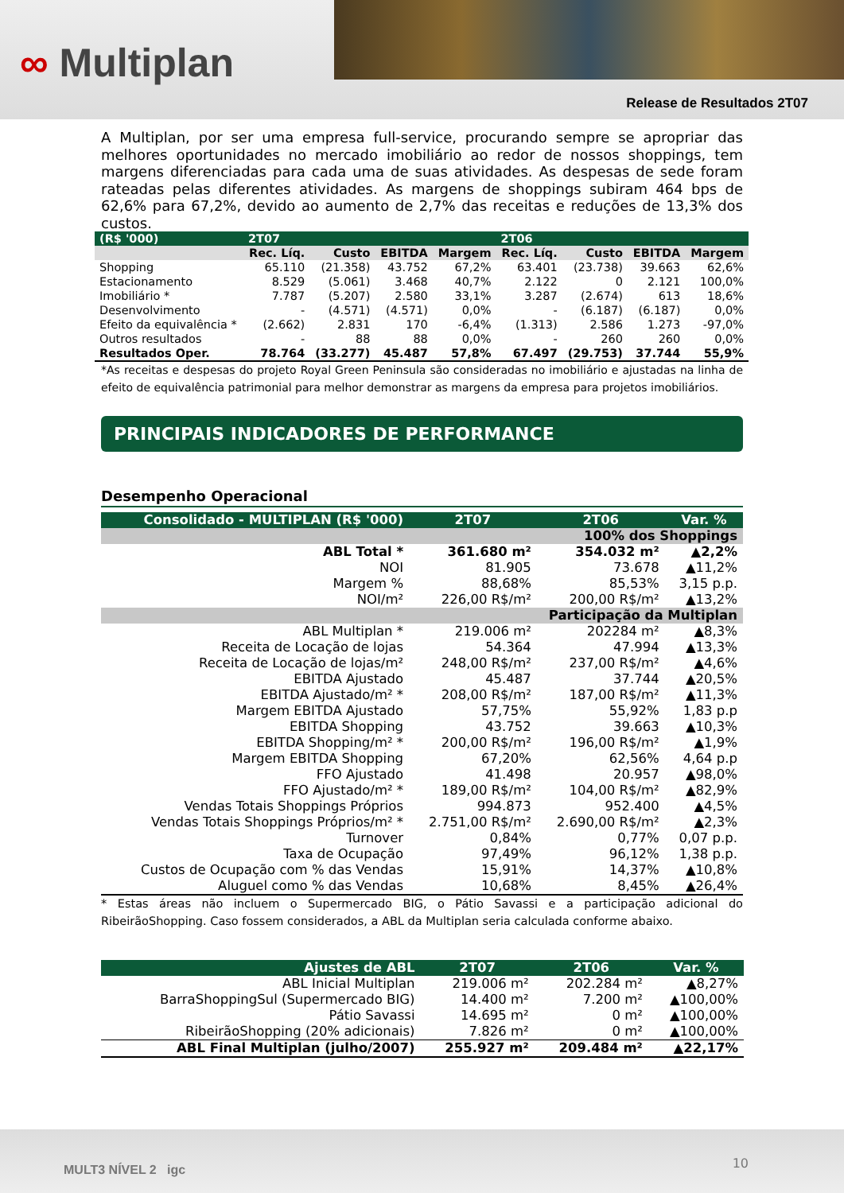∞ Multiplan
Release de Resultados 2T07
A Multiplan, por ser uma empresa full-service, procurando sempre se apropriar das melhores oportunidades no mercado imobiliário ao redor de nossos shoppings, tem margens diferenciadas para cada uma de suas atividades. As despesas de sede foram rateadas pelas diferentes atividades. As margens de shoppings subiram 464 bps de 62,6% para 67,2%, devido ao aumento de 2,7% das receitas e reduções de 13,3% dos custos.
| (R$ '000) | 2T07 | | | | 2T06 | | | |
| --- | --- | --- | --- | --- | --- | --- | --- | --- |
| | Rec. Líq. | Custo | EBITDA | Margem | Rec. Líq. | Custo | EBITDA | Margem |
| Shopping | 65.110 | (21.358) | 43.752 | 67,2% | 63.401 | (23.738) | 39.663 | 62,6% |
| Estacionamento | 8.529 | (5.061) | 3.468 | 40,7% | 2.122 | 0 | 2.121 | 100,0% |
| Imobiliário * | 7.787 | (5.207) | 2.580 | 33,1% | 3.287 | (2.674) | 613 | 18,6% |
| Desenvolvimento | - | (4.571) | (4.571) | 0,0% | - | (6.187) | (6.187) | 0,0% |
| Efeito da equivalência * | (2.662) | 2.831 | 170 | -6,4% | (1.313) | 2.586 | 1.273 | -97,0% |
| Outros resultados | - | 88 | 88 | 0,0% | - | 260 | 260 | 0,0% |
| Resultados Oper. | 78.764 | (33.277) | 45.487 | 57,8% | 67.497 | (29.753) | 37.744 | 55,9% |
*As receitas e despesas do projeto Royal Green Peninsula são consideradas no imobiliário e ajustadas na linha de efeito de equivalência patrimonial para melhor demonstrar as margens da empresa para projetos imobiliários.
PRINCIPAIS INDICADORES DE PERFORMANCE
Desempenho Operacional
| Consolidado - MULTIPLAN (R$ '000) | 2T07 | 2T06 | Var. % |
| --- | --- | --- | --- |
| 100% dos Shoppings | | | |
| ABL Total * | 361.680 m² | 354.032 m² | ▲2,2% |
| NOI | 81.905 | 73.678 | ▲11,2% |
| Margem % | 88,68% | 85,53% | 3,15 p.p. |
| NOI/m² | 226,00 R$/m² | 200,00 R$/m² | ▲13,2% |
| Participação da Multiplan | | | |
| ABL Multiplan * | 219.006 m² | 202284 m² | ▲8,3% |
| Receita de Locação de lojas | 54.364 | 47.994 | ▲13,3% |
| Receita de Locação de lojas/m² | 248,00 R$/m² | 237,00 R$/m² | ▲4,6% |
| EBITDA Ajustado | 45.487 | 37.744 | ▲20,5% |
| EBITDA Ajustado/m² * | 208,00 R$/m² | 187,00 R$/m² | ▲11,3% |
| Margem EBITDA Ajustado | 57,75% | 55,92% | 1,83 p.p |
| EBITDA Shopping | 43.752 | 39.663 | ▲10,3% |
| EBITDA Shopping/m² * | 200,00 R$/m² | 196,00 R$/m² | ▲1,9% |
| Margem EBITDA Shopping | 67,20% | 62,56% | 4,64 p.p |
| FFO Ajustado | 41.498 | 20.957 | ▲98,0% |
| FFO Ajustado/m² * | 189,00 R$/m² | 104,00 R$/m² | ▲82,9% |
| Vendas Totais Shoppings Próprios | 994.873 | 952.400 | ▲4,5% |
| Vendas Totais Shoppings Próprios/m² * | 2.751,00 R$/m² | 2.690,00 R$/m² | ▲2,3% |
| Turnover | 0,84% | 0,77% | 0,07 p.p. |
| Taxa de Ocupação | 97,49% | 96,12% | 1,38 p.p. |
| Custos de Ocupação com % das Vendas | 15,91% | 14,37% | ▲10,8% |
| Aluguel como % das Vendas | 10,68% | 8,45% | ▲26,4% |
* Estas áreas não incluem o Supermercado BIG, o Pátio Savassi e a participação adicional do RibeirãoShopping. Caso fossem considerados, a ABL da Multiplan seria calculada conforme abaixo.
| Ajustes de ABL | 2T07 | 2T06 | Var. % |
| --- | --- | --- | --- |
| ABL Inicial Multiplan | 219.006 m² | 202.284 m² | ▲8,27% |
| BarraShoppingSul (Supermercado BIG) | 14.400 m² | 7.200 m² | ▲100,00% |
| Pátio Savassi | 14.695 m² | 0 m² | ▲100,00% |
| RibeirãoShopping (20% adicionais) | 7.826 m² | 0 m² | ▲100,00% |
| ABL Final Multiplan (julho/2007) | 255.927 m² | 209.484 m² | ▲22,17% |
MULT3 NÍVEL 2 igc 10